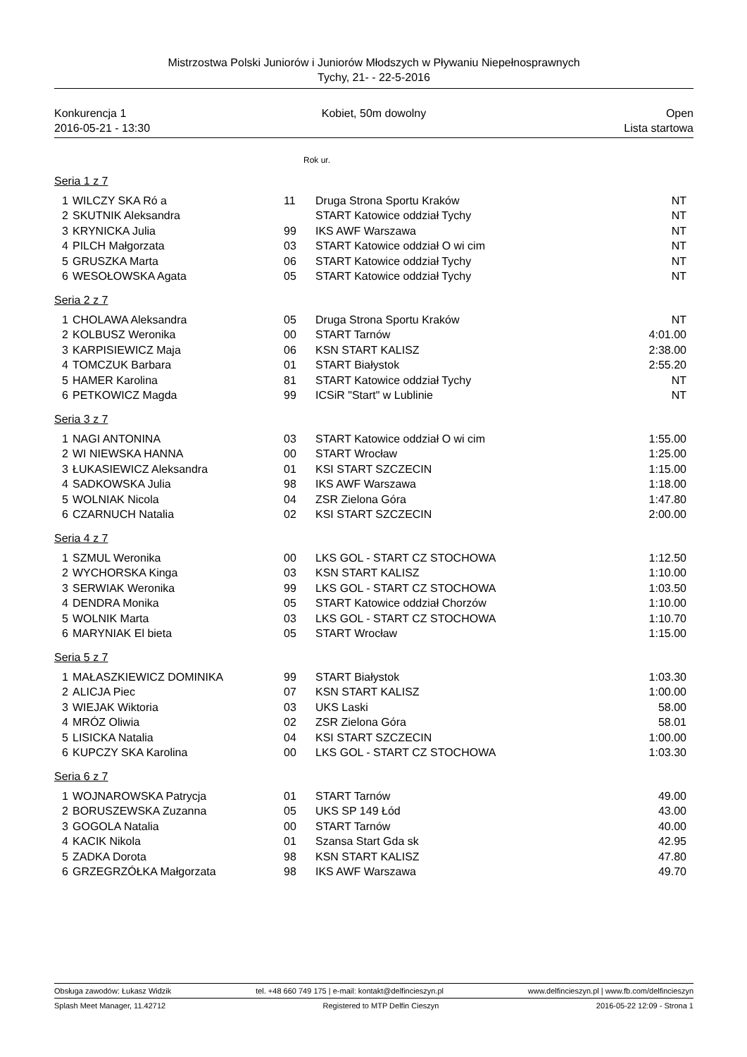Mistrzostwa Polski Juniorów i Juniorów Młodszych w Pływaniu Niepełnosprawnych
Tychy, 21- - 22-5-2016
Konkurencja 1 Kobiet, 50m dowolny Open
2016-05-21 - 13:30 Lista startowa
Rok ur.
Seria 1 z 7
| 1 | WILCZY SKA Ró a | 11 | Druga Strona Sportu Kraków | NT |
| 2 | SKUTNIK Aleksandra | | START Katowice oddział Tychy | NT |
| 3 | KRYNICKA Julia | 99 | IKS AWF Warszawa | NT |
| 4 | PILCH Małgorzata | 03 | START Katowice oddział O wi cim | NT |
| 5 | GRUSZKA Marta | 06 | START Katowice oddział Tychy | NT |
| 6 | WESOŁOWSKA Agata | 05 | START Katowice oddział Tychy | NT |
Seria 2 z 7
| 1 | CHOLAWA Aleksandra | 05 | Druga Strona Sportu Kraków | NT |
| 2 | KOLBUSZ Weronika | 00 | START Tarnów | 4:01.00 |
| 3 | KARPISIEWICZ Maja | 06 | KSN START KALISZ | 2:38.00 |
| 4 | TOMCZUK Barbara | 01 | START Białystok | 2:55.20 |
| 5 | HAMER Karolina | 81 | START Katowice oddział Tychy | NT |
| 6 | PETKOWICZ Magda | 99 | ICSiR "Start" w Lublinie | NT |
Seria 3 z 7
| 1 | NAGI ANTONINA | 03 | START Katowice oddział O wi cim | 1:55.00 |
| 2 | WI NIEWSKA HANNA | 00 | START Wrocław | 1:25.00 |
| 3 | ŁUKASIEWICZ Aleksandra | 01 | KSI START SZCZECIN | 1:15.00 |
| 4 | SADKOWSKA Julia | 98 | IKS AWF Warszawa | 1:18.00 |
| 5 | WOLNIAK Nicola | 04 | ZSR Zielona Góra | 1:47.80 |
| 6 | CZARNUCH Natalia | 02 | KSI START SZCZECIN | 2:00.00 |
Seria 4 z 7
| 1 | SZMUL Weronika | 00 | LKS GOL - START CZ STOCHOWA | 1:12.50 |
| 2 | WYCHORSKA Kinga | 03 | KSN START KALISZ | 1:10.00 |
| 3 | SERWIAK Weronika | 99 | LKS GOL - START CZ STOCHOWA | 1:03.50 |
| 4 | DENDRA Monika | 05 | START Katowice oddział Chorzów | 1:10.00 |
| 5 | WOLNIK Marta | 03 | LKS GOL - START CZ STOCHOWA | 1:10.70 |
| 6 | MARYNIAK El bieta | 05 | START Wrocław | 1:15.00 |
Seria 5 z 7
| 1 | MAŁASZKIEWICZ DOMINIKA | 99 | START Białystok | 1:03.30 |
| 2 | ALICJA Piec | 07 | KSN START KALISZ | 1:00.00 |
| 3 | WIEJAK Wiktoria | 03 | UKS Laski | 58.00 |
| 4 | MRÓZ Oliwia | 02 | ZSR Zielona Góra | 58.01 |
| 5 | LISICKA Natalia | 04 | KSI START SZCZECIN | 1:00.00 |
| 6 | KUPCZY SKA Karolina | 00 | LKS GOL - START CZ STOCHOWA | 1:03.30 |
Seria 6 z 7
| 1 | WOJNAROWSKA Patrycja | 01 | START Tarnów | 49.00 |
| 2 | BORUSZEWSKA Zuzanna | 05 | UKS SP 149 Łód | 43.00 |
| 3 | GOGOLA Natalia | 00 | START Tarnów | 40.00 |
| 4 | KACIK Nikola | 01 | Szansa Start Gda sk | 42.95 |
| 5 | ZADKA Dorota | 98 | KSN START KALISZ | 47.80 |
| 6 | GRZEGRZÓŁKA Małgorzata | 98 | IKS AWF Warszawa | 49.70 |
Obsługa zawodów: Łukasz Widzik tel. +48 660 749 175 | e-mail: kontakt@delfincieszyn.pl www.delfincieszyn.pl | www.fb.com/delfincieszyn
Splash Meet Manager, 11.42712 Registered to MTP Delfin Cieszyn 2016-05-22 12:09 - Strona 1